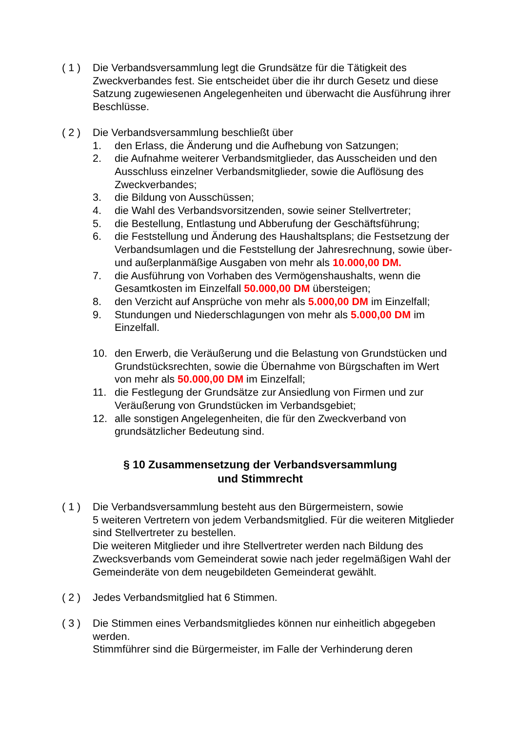( 1 )
Die Verbandsversammlung legt die Grundsätze für die Tätigkeit des Zweckverbandes fest. Sie entscheidet über die ihr durch Gesetz und diese Satzung zugewiesenen Angelegenheiten und überwacht die Ausführung ihrer Beschlüsse.
( 2 )
Die Verbandsversammlung beschließt über
1. den Erlass, die Änderung und die Aufhebung von Satzungen;
2. die Aufnahme weiterer Verbandsmitglieder, das Ausscheiden und den Ausschluss einzelner Verbandsmitglieder, sowie die Auflösung des Zweckverbandes;
3. die Bildung von Ausschüssen;
4. die Wahl des Verbandsvorsitzenden, sowie seiner Stellvertreter;
5. die Bestellung, Entlastung und Abberufung der Geschäftsführung;
6. die Feststellung und Änderung des Haushaltsplans; die Festsetzung der Verbandsumlagen und die Feststellung der Jahresrechnung, sowie über- und außerplanmäßige Ausgaben von mehr als 10.000,00 DM.
7. die Ausführung von Vorhaben des Vermögenshaushalts, wenn die Gesamtkosten im Einzelfall 50.000,00 DM übersteigen;
8. den Verzicht auf Ansprüche von mehr als 5.000,00 DM im Einzelfall;
9. Stundungen und Niederschlagungen von mehr als 5.000,00 DM im Einzelfall.
10. den Erwerb, die Veräußerung und die Belastung von Grundstücken und Grundstücksrechten, sowie die Übernahme von Bürgschaften im Wert von mehr als 50.000,00 DM im Einzelfall;
11. die Festlegung der Grundsätze zur Ansiedlung von Firmen und zur Veräußerung von Grundstücken im Verbandsgebiet;
12. alle sonstigen Angelegenheiten, die für den Zweckverband von grundsätzlicher Bedeutung sind.
§ 10 Zusammensetzung der Verbandsversammlung
und Stimmrecht
( 1 )
Die Verbandsversammlung besteht aus den Bürgermeistern, sowie
5 weiteren Vertretern von jedem Verbandsmitglied. Für die weiteren Mitglieder sind Stellvertreter zu bestellen.
Die weiteren Mitglieder und ihre Stellvertreter werden nach Bildung des Zwecksverbands vom Gemeinderat sowie nach jeder regelmäßigen Wahl der Gemeinderäte von dem neugebildeten Gemeinderat gewählt.
( 2 )
Jedes Verbandsmitglied hat 6 Stimmen.
( 3 )
Die Stimmen eines Verbandsmitgliedes können nur einheitlich abgegeben werden.
Stimmführer sind die Bürgermeister, im Falle der Verhinderung deren